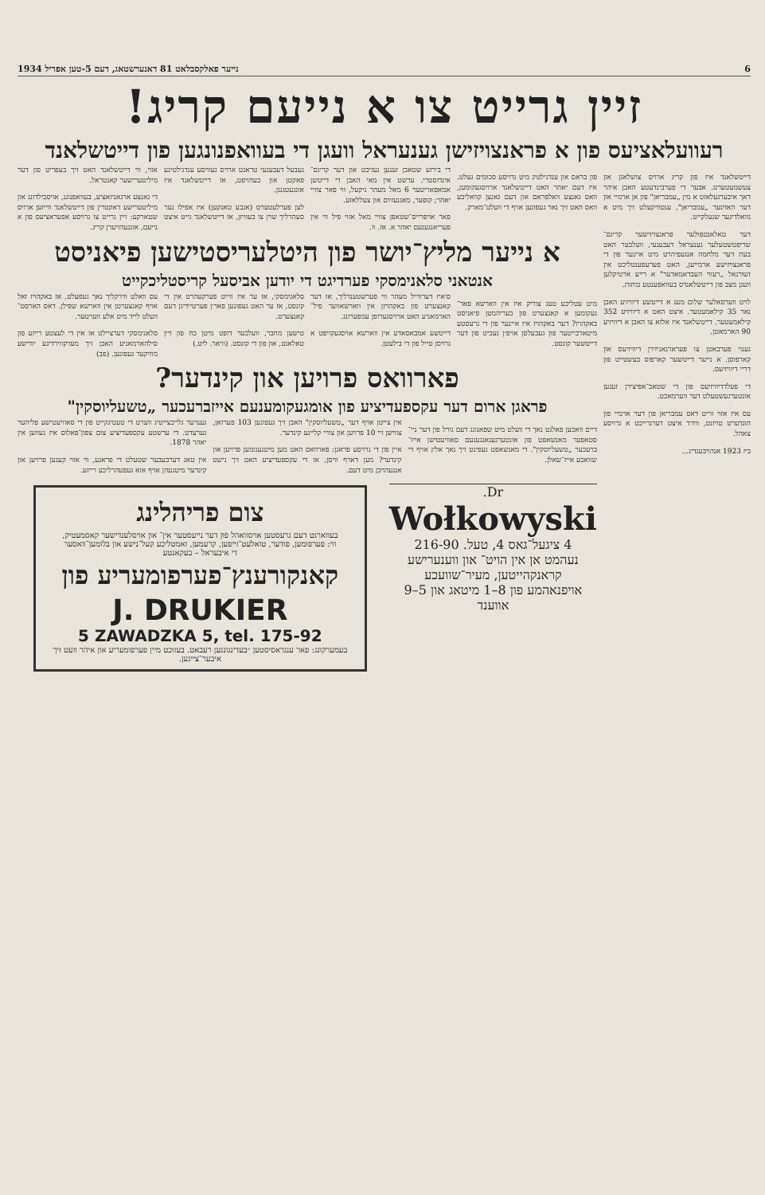6 נייער פאלקסבלאט 81 דאנערשטאג, דעם 5-טען אפריל 1934
זיין גרייט צו א נייעם קריג!
רעוועלאציעס פון א פראנצויזישן גענעראל וועגן די בעוואפנונגען פון דייטשלאנד
דייטשלאנד איז פון קריג ארויס צושלאגן און צעשמעטערט. אבער די פערבינדעטע האבן איהר דאך איבערגעלאזט א מין „עמבריאן" פון אן ארמיי און דער האזיגער „עמבריאן", ענטוויקעלט זיך מיט א גוואלדיגער שנעלקייט.
דער טאלאנטפולער פראנצויזישער קריגס־שריפטשטעלער גענעראל דעבענעי, וועלכער האט בעת דער מלחמה אנגעפיהרט מיט איינער פון די פראנצויזישע ארמייען, האט פערעפענטליכט אין זשורנאל „רעווי העבדאמאדער" א רייע ארטיקלען וועגן מצב פון דייטשלאנדס בעוואפענטע כוחות.
לויט ווערסאלער שלום מעג א דייטשע דיוויזיע האבן נאר 35 קילאמעטער. איצט האט א דיוויזיע 352 קילאמעטער. דייטשלאנד איז אלזא צו האבן א דיוויזיע 90 הארמאטן.
גענוי פערבאטן צו פערארגאניזירן דיוויזיעס און קארפוסן. א נייער דייטשער קארפוס בעשטייט פון דריי דיוויזיעס.
די פעלדדיוויזיעס פון די שטאב־אפיצירן זענען אונטערגעשטעלט דער ווערמאכט.
עס איז אזוי ווייט דאס עמבריאן פון דער ארמיי פון הונדערט טויזנט, ווירד איצט דערגרייכט א גרויסע צאהל.
ביז 1923 אנהויבענדיג...
פון בראם און ענדגילטיג מיט גרויסע סכומים געלט. איז דעם יאהר האט דייטשלאנד ארויסגעקומען, וואס גאנצע וואלפראם און דעם גאנצן קוואליבע וואס האט זיך נאר געפונען אויף די וועלט־מארק.
די בירזע שטאבן זענען געזיכט און דער קריגס־אינדוסטרי. ערשט אין מאי האבן די דייטשן אמאפאריטער 6 מאל מעהר ניקעל, ווי פאר צוויי יאהר; קופער, מאגנעזיום און צעללאזע.
פאר אויפרייס־שטאפן צוויי מאל אזוי פיל ווי אין פעריאנגענעם יאהר א. אז. וו.
געבעל דעבענעי טראגט ארויס געוויסע ענדגילטיגע פאקטן און בעהויפט, אז דייטשלאנד איז אונגעטגנגן.
לען פערלעטערט (אגבע טאנקען) איז אפילו נער סעהרליך שוין צו בעוויזן, אז דייטשלאנד גייט איצט אזוי, ווי דייטשלאנד האט זיך בעפריט פון דער מיליטערישער קאנטראל.
די גאנצע ארגאניזאציע, בעוואפנונג, אויסבילדונג און מיליטערישע דאקטרין פון דייטשלאנד ווייזען ארויס שטארקע: זיין גרייט צו גרויסע אפעראציעס פון א נייעם, אונגעהויערן קריג.
א נייער מליץ־יושר פון היטלעריסטישען פיאניסט
אנטאני סלאנימסקי פערדיגט די יודען אביסעל קריסטליכקייט
מיט עטליכע טעג צוריק איז אין ווארשא פאר־געקומען א קאנצערט פון בעריהמטן פיאניסט באקהויז? דער באקהויז איז איינער פון די גרעסטע מיטארבייטער פון געבעלסן אויפ׳ן געביט פון דער דייטשער קונסט.
ס׳איז דערווייל מעהר ווי פערשטענדליך, אז דער קאנצערט פון באקהויזן אין ווארשאווער פיל־הארמאניע האט ארויסגערופן עמפערונג.
דייטשע אמבאסאדע אין ווארשא אויסגעקויפט א גרויסן טייל פון די בילעטן.
סלאנימסקי, אז ער איז ווייט פערקעהרט אין די קונסט, אז ער האט געפונען פאר׳ן פערטיידיגן דעם קאנצערט.
טישען מחבר, וועלכער דופט מיטן כח פון זיין טאלאנט, און פון די קונסט. (וויאר. ליט.)
עס וואלט ווירקליך נאך געפעלט, אז באקהויז זאל אויף קאנצערטן אין ווארשא שפילן. דאס הארסט־וועלט לייד מיט אלע ווערטער.
סלאנימסקי דערציילט אז אין די לעצטע רייזע פון סילהארמאניע האבן זיך מערקווירדיגע יודישע מוזיקער געפונען. (פב)
פארוואס פרויען און קינדער?
פראגן ארום דער עקספעדיציע פון אומגעקומענעם אייזברעכער „טשעליוסקין"
דיים וואכען פאלגט נאך די וועלט מיט שפאנונג דעם גורל פון דער ניי־סטאפער מאנשאפט פון אונטערגעגאנגענעם סאוויעטישן אייז־ברעכער „טשעליוסקין". די מאנשאפט געפינט זיך נאך אלץ אויף די שוואכע אייז־שאלן.
אין צייטן אויף דער „טשעליוסקין" האבן זיך געפונען 103 פערזאן, צווישן זיי 10 פרויען און צוויי קליינע קינדער.
איין פון די גרויסע פראגן: פארוואס האט מען מיטגענומען פרויען און קינדער? מען דארף וויסן, אז די עקספעדיציע האט זיך נישט אנגעהויבן מיט דעם.
גענויער גלייכצייטיג ווערט די טעטיגקייט פון די סאוויעטישע פליהער גערעדט. די ערשטע עקספעדיציע צום צפון־פאלוס איז געווען אין יאהר 1878.
אין טאג דערבעבער שטעלט די פראגע, ווי אזוי קענען פרויען און קינדער מיטגעהן אויף אזא געפעהרליכע רייזע.
Dr.
Wołkowyski
4 ציגעל־גאס 4, טעל. 216-90
נעהמט אן אין הויט־ און ווענערישע קראנקהייטען, מעיר־שוועכע
אויפנאהמע פון 8–1 מיטאג און 5–9 אווענד
צום פריהלינג
בעווארגט דעם גרעסטען אויסוואהל פון דער נייעסטער אין־ און אויסלענדישער קאסמעטיק,
ווי: פערפומען, פודער, טואלעט־זייפען, קרעמען, זאמטליכע קעל־נישע און בלומען־וואסער
די איבעראל – בעקאנטע
קאנקורענץ־פערפומעריע פון
J. DRUKIER
5 ZAWADZKA 5, tel. 175-92
בעמערקונג: פאר ענגראסיסטען ״בעדינגונגען רעבאט. בעזוכט מיין פערפומעריע און איהר וועט זיך איבער־צייגען.